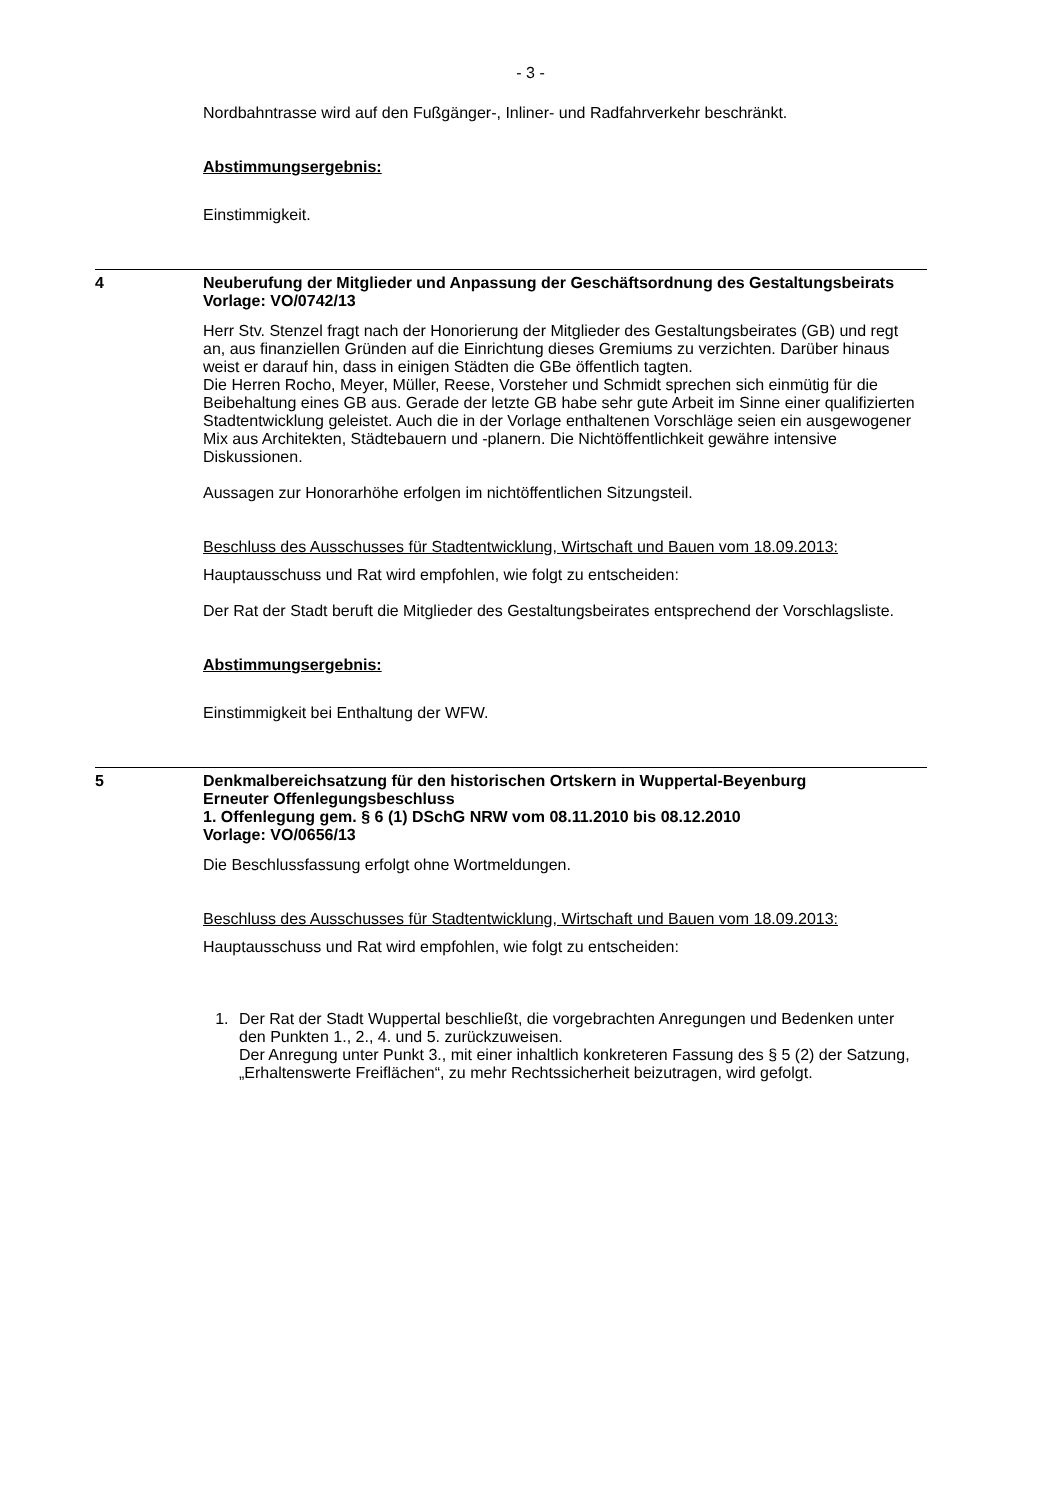- 3 -
Nordbahntrasse wird auf den Fußgänger-, Inliner- und Radfahrverkehr beschränkt.
Abstimmungsergebnis:
Einstimmigkeit.
4 Neuberufung der Mitglieder und Anpassung der Geschäftsordnung des Gestaltungsbeirats
Vorlage: VO/0742/13
Herr Stv. Stenzel fragt nach der Honorierung der Mitglieder des Gestaltungsbeirates (GB) und regt an, aus finanziellen Gründen auf die Einrichtung dieses Gremiums zu verzichten. Darüber hinaus weist er darauf hin, dass in einigen Städten die GBe öffentlich tagten.
Die Herren Rocho, Meyer, Müller, Reese, Vorsteher und Schmidt sprechen sich einmütig für die Beibehaltung eines GB aus. Gerade der letzte GB habe sehr gute Arbeit im Sinne einer qualifizierten Stadtentwicklung geleistet. Auch die in der Vorlage enthaltenen Vorschläge seien ein ausgewogener Mix aus Architekten, Städtebauern und -planern. Die Nichtöffentlichkeit gewähre intensive Diskussionen.
Aussagen zur Honorarhöhe erfolgen im nichtöffentlichen Sitzungsteil.
Beschluss des Ausschusses für Stadtentwicklung, Wirtschaft und Bauen vom 18.09.2013:
Hauptausschuss und Rat wird empfohlen, wie folgt zu entscheiden:
Der Rat der Stadt beruft die Mitglieder des Gestaltungsbeirates entsprechend der Vorschlagsliste.
Abstimmungsergebnis:
Einstimmigkeit bei Enthaltung der WFW.
5 Denkmalbereichsatzung für den historischen Ortskern in Wuppertal-Beyenburg
Erneuter Offenlegungsbeschluss
1. Offenlegung gem. § 6 (1) DSchG NRW vom 08.11.2010 bis 08.12.2010
Vorlage: VO/0656/13
Die Beschlussfassung erfolgt ohne Wortmeldungen.
Beschluss des Ausschusses für Stadtentwicklung, Wirtschaft und Bauen vom 18.09.2013:
Hauptausschuss und Rat wird empfohlen, wie folgt zu entscheiden:
1. Der Rat der Stadt Wuppertal beschließt, die vorgebrachten Anregungen und Bedenken unter den Punkten 1., 2., 4. und 5. zurückzuweisen.
Der Anregung unter Punkt 3., mit einer inhaltlich konkreteren Fassung des § 5 (2) der Satzung, „Erhaltenswerte Freiflächen“, zu mehr Rechtssicherheit beizutragen, wird gefolgt.